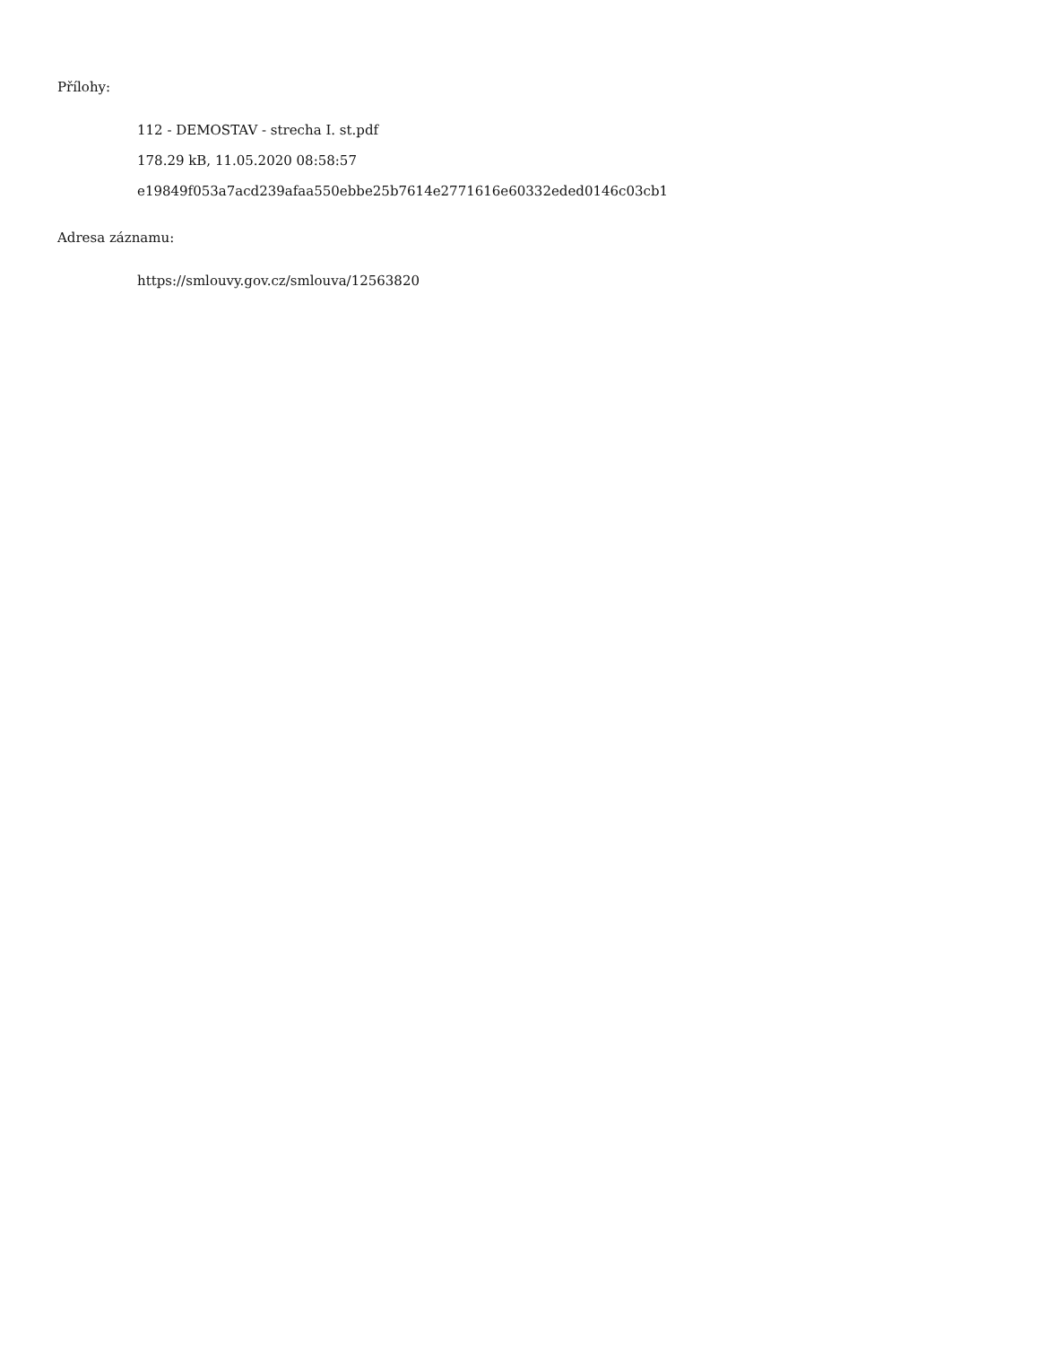Přílohy:
112 - DEMOSTAV - strecha I. st.pdf
178.29 kB, 11.05.2020 08:58:57
e19849f053a7acd239afaa550ebbe25b7614e2771616e60332eded0146c03cb1
Adresa záznamu:
https://smlouvy.gov.cz/smlouva/12563820